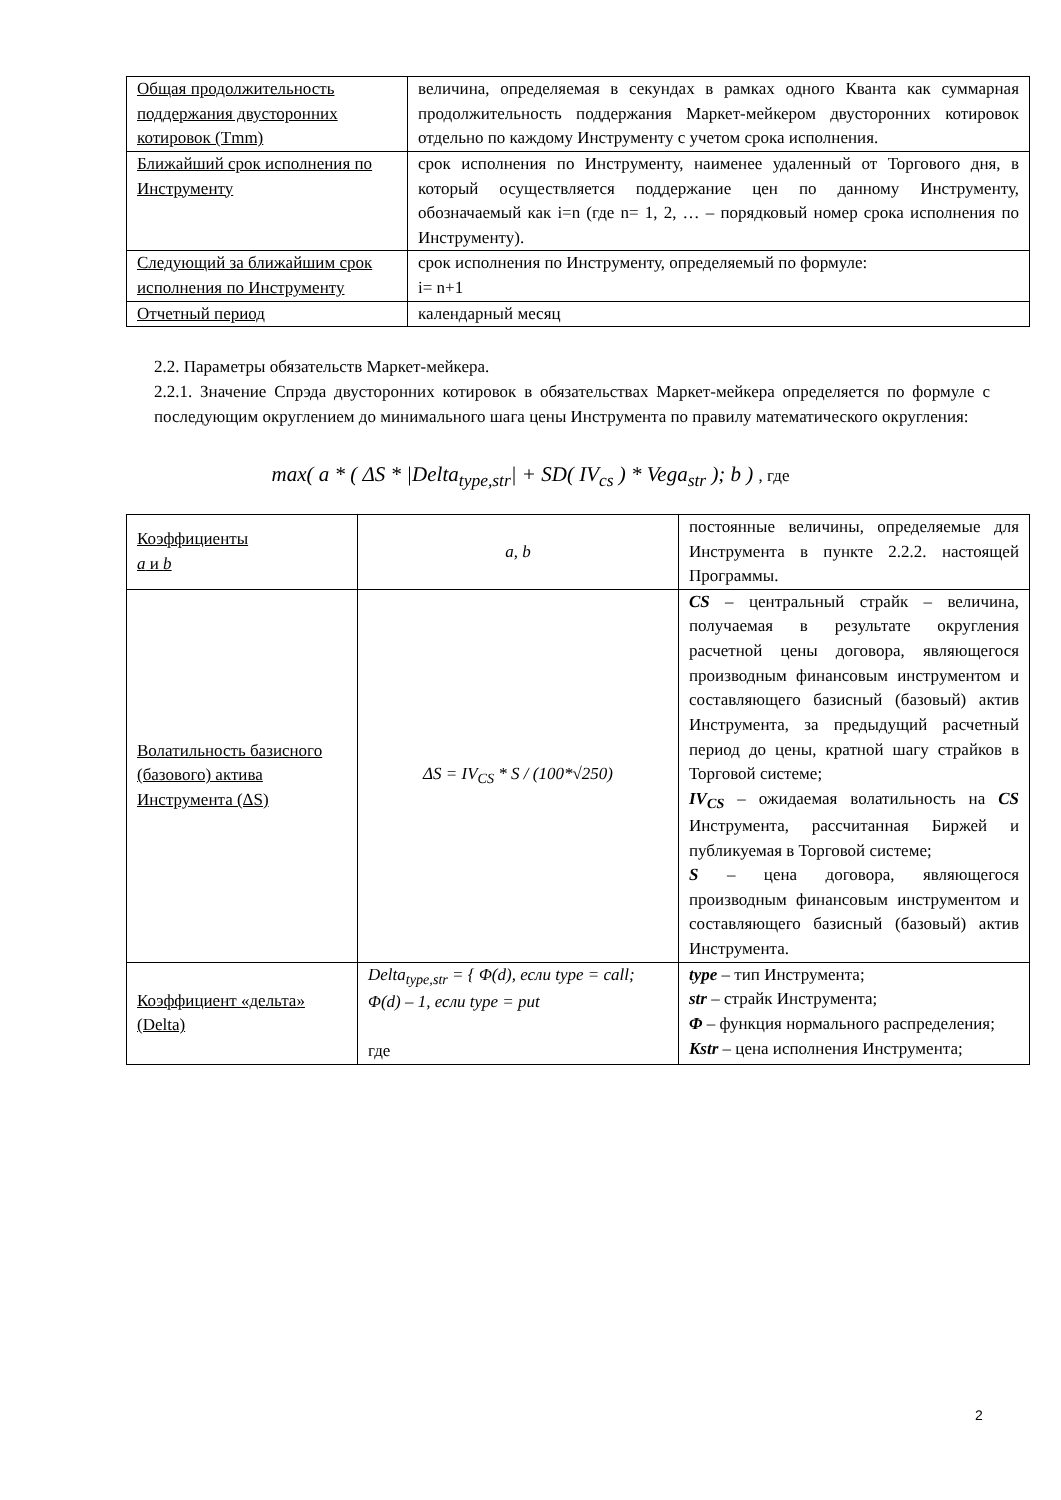| Общая продолжительность поддержания двусторонних котировок (Tmm) | величина, определяемая в секундах в рамках одного Кванта как суммарная продолжительность поддержания Маркет-мейкером двусторонних котировок отдельно по каждому Инструменту с учетом срока исполнения. |
| Ближайший срок исполнения по Инструменту | срок исполнения по Инструменту, наименее удаленный от Торгового дня, в который осуществляется поддержание цен по данному Инструменту, обозначаемый как i=n (где n= 1, 2, … – порядковый номер срока исполнения по Инструменту). |
| Следующий за ближайшим срок исполнения по Инструменту | срок исполнения по Инструменту, определяемый по формуле: i= n+1 |
| Отчетный период | календарный месяц |
2.2. Параметры обязательств Маркет-мейкера.
2.2.1. Значение Спрэда двусторонних котировок в обязательствах Маркет-мейкера определяется по формуле с последующим округлением до минимального шага цены Инструмента по правилу математического округления:
max( a * ( ΔS * |Delta<sub>type,str</sub>| + SD( IV<sub>cs</sub> ) * Vega<sub>str</sub> ); b ) , где
| Коэффициенты a и b | a, b | постоянные величины, определяемые для Инструмента в пункте 2.2.2. настоящей Программы. |
| Волатильность базисного (базового) актива Инструмента (ΔS) | ΔS = IV<sub>CS</sub> * S / (100*√250) | CS – центральный страйк – величина, получаемая в результате округления расчетной цены договора, являющегося производным финансовым инструментом и составляющего базисный (базовый) актив Инструмента, за предыдущий расчетный период до цены, кратной шагу страйков в Торговой системе; IV<sub>CS</sub> – ожидаемая волатильность на CS Инструмента, рассчитанная Биржей и публикуемая в Торговой системе; S – цена договора, являющегося производным финансовым инструментом и составляющего базисный (базовый) актив Инструмента. |
| Коэффициент «дельта» (Delta) | Delta<sub>type,str</sub> = { Φ(d), если type = call; Φ(d) – 1, если type = put где | type – тип Инструмента; str – страйк Инструмента; Φ – функция нормального распределения; Kstr – цена исполнения Инструмента; |
2